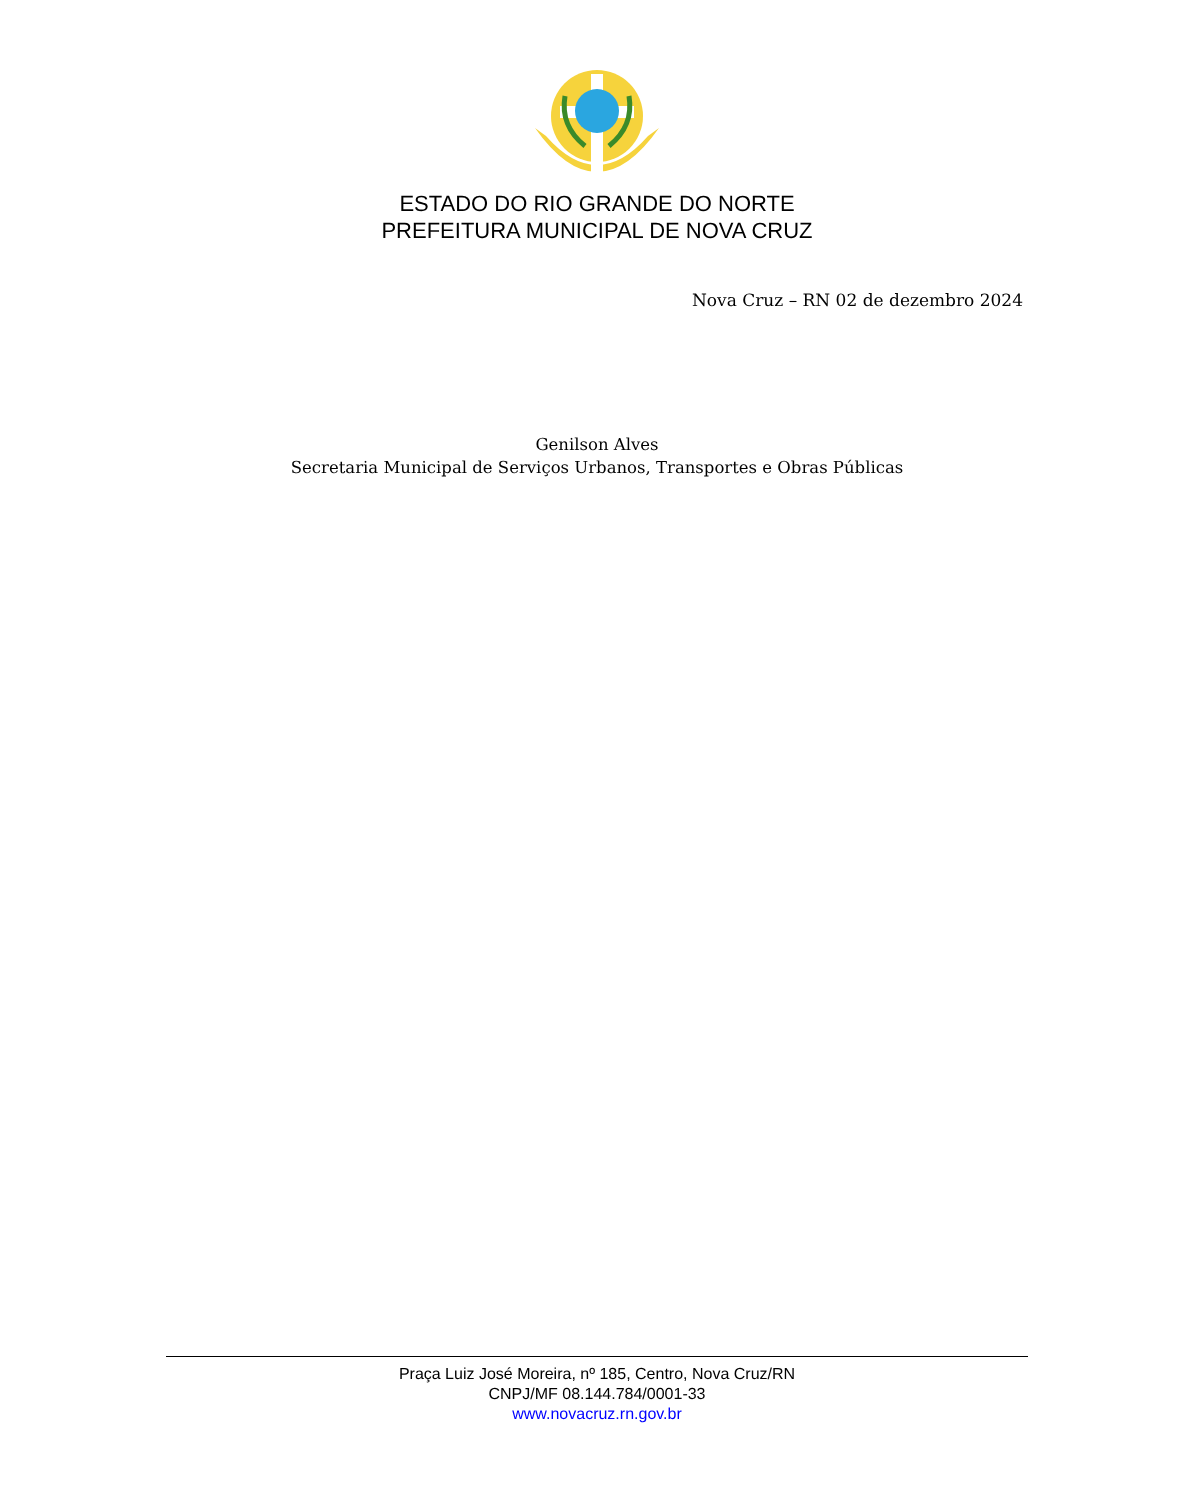ESTADO DO RIO GRANDE DO NORTE
PREFEITURA MUNICIPAL DE NOVA CRUZ
Nova Cruz – RN 02 de dezembro 2024
Genilson Alves
Secretaria Municipal de Serviços Urbanos, Transportes e Obras Públicas
Praça Luiz José Moreira, nº 185, Centro, Nova Cruz/RN
CNPJ/MF 08.144.784/0001-33
www.novacruz.rn.gov.br